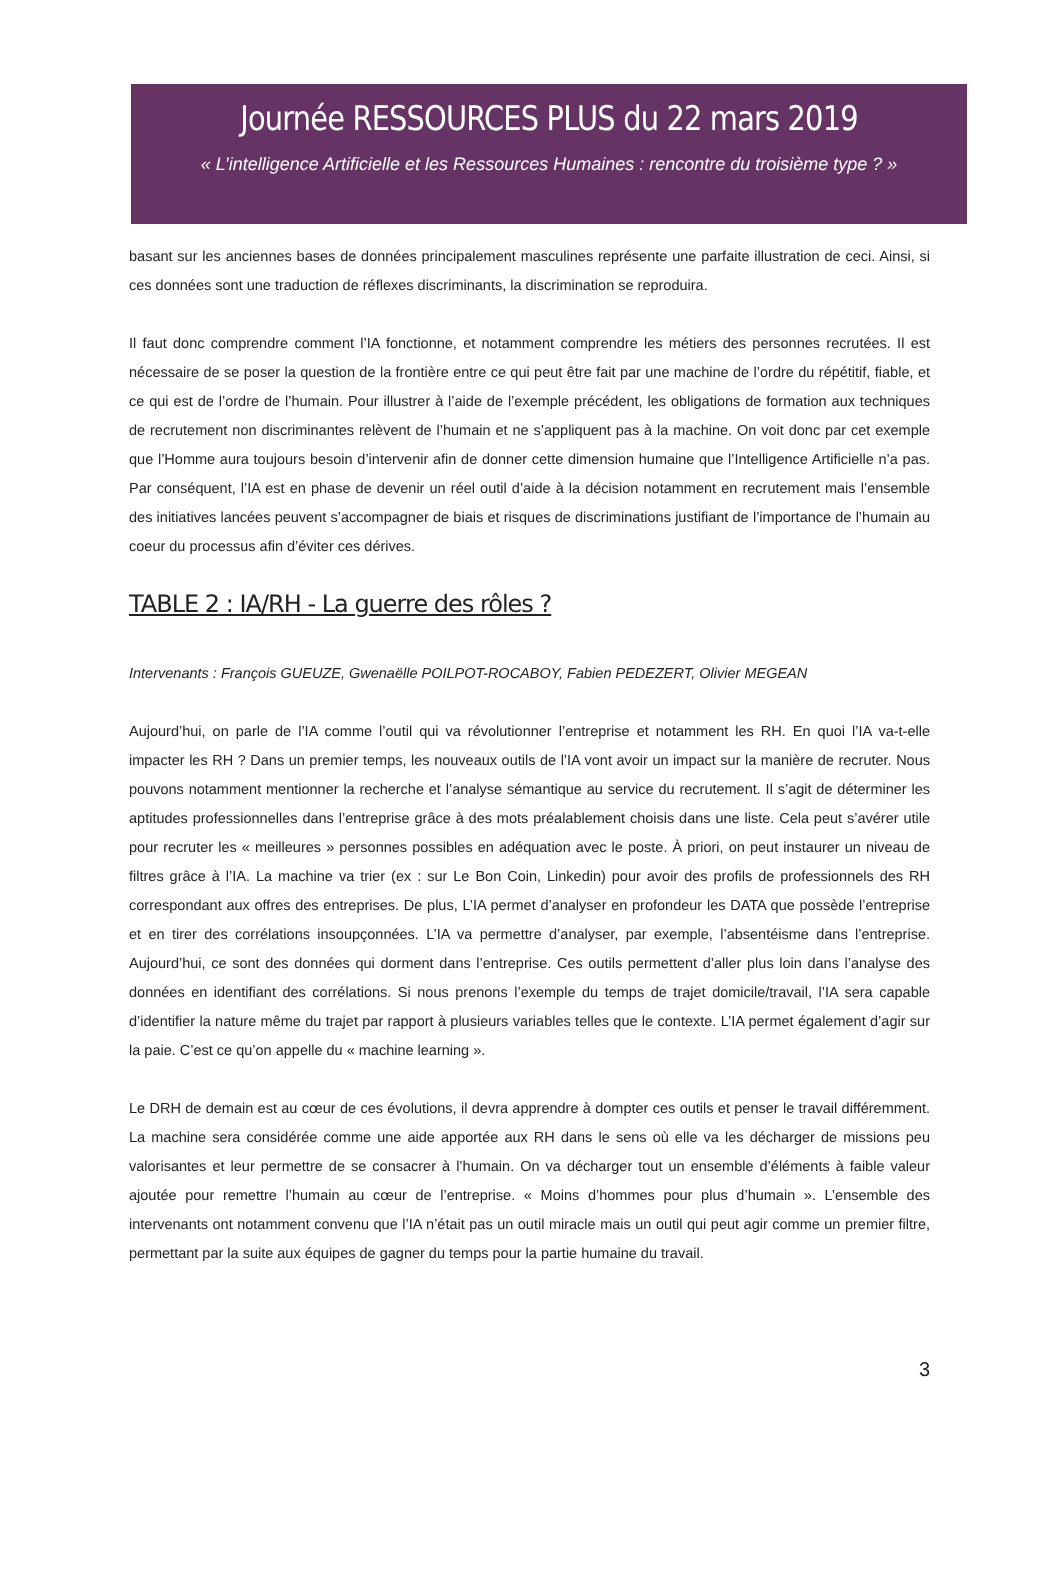Journée RESSOURCES PLUS du 22 mars 2019
« L’intelligence Artificielle et les Ressources Humaines : rencontre du troisième type ? »
basant sur les anciennes bases de données principalement masculines représente une parfaite illustration de ceci. Ainsi, si ces données sont une traduction de réflexes discriminants, la discrimination se reproduira.
Il faut donc comprendre comment l’IA fonctionne, et notamment comprendre les métiers des personnes recrutées. Il est nécessaire de se poser la question de la frontière entre ce qui peut être fait par une machine de l’ordre du répétitif, fiable, et ce qui est de l’ordre de l’humain. Pour illustrer à l’aide de l’exemple précédent, les obligations de formation aux techniques de recrutement non discriminantes relèvent de l’humain et ne s’appliquent pas à la machine. On voit donc par cet exemple que l’Homme aura toujours besoin d’intervenir afin de donner cette dimension humaine que l’Intelligence Artificielle n’a pas. Par conséquent, l’IA est en phase de devenir un réel outil d’aide à la décision notamment en recrutement mais l’ensemble des initiatives lancées peuvent s’accompagner de biais et risques de discriminations justifiant de l’importance de l’humain au coeur du processus afin d’éviter ces dérives.
TABLE 2 : IA/RH - La guerre des rôles ?
Intervenants : François GUEUZE, Gwenaëlle POILPOT-ROCABOY, Fabien PEDEZERT, Olivier MEGEAN
Aujourd’hui, on parle de l’IA comme l’outil qui va révolutionner l’entreprise et notamment les RH. En quoi l’IA va-t-elle impacter les RH ? Dans un premier temps, les nouveaux outils de l’IA vont avoir un impact sur la manière de recruter. Nous pouvons notamment mentionner la recherche et l’analyse sémantique au service du recrutement. Il s’agit de déterminer les aptitudes professionnelles dans l’entreprise grâce à des mots préalablement choisis dans une liste. Cela peut s’avérer utile pour recruter les « meilleures » personnes possibles en adéquation avec le poste. À priori, on peut instaurer un niveau de filtres grâce à l’IA. La machine va trier (ex : sur Le Bon Coin, Linkedin) pour avoir des profils de professionnels des RH correspondant aux offres des entreprises. De plus, L’IA permet d’analyser en profondeur les DATA que possède l’entreprise et en tirer des corrélations insoupçonnées. L’IA va permettre d’analyser, par exemple, l’absentéisme dans l’entreprise. Aujourd’hui, ce sont des données qui dorment dans l’entreprise. Ces outils permettent d’aller plus loin dans l’analyse des données en identifiant des corrélations. Si nous prenons l’exemple du temps de trajet domicile/travail, l’IA sera capable d’identifier la nature même du trajet par rapport à plusieurs variables telles que le contexte. L’IA permet également d’agir sur la paie. C’est ce qu’on appelle du « machine learning ».
Le DRH de demain est au cœur de ces évolutions, il devra apprendre à dompter ces outils et penser le travail différemment. La machine sera considérée comme une aide apportée aux RH dans le sens où elle va les décharger de missions peu valorisantes et leur permettre de se consacrer à l’humain. On va décharger tout un ensemble d’éléments à faible valeur ajoutée pour remettre l’humain au cœur de l’entreprise. « Moins d’hommes pour plus d’humain ». L’ensemble des intervenants ont notamment convenu que l’IA n’était pas un outil miracle mais un outil qui peut agir comme un premier filtre, permettant par la suite aux équipes de gagner du temps pour la partie humaine du travail.
3